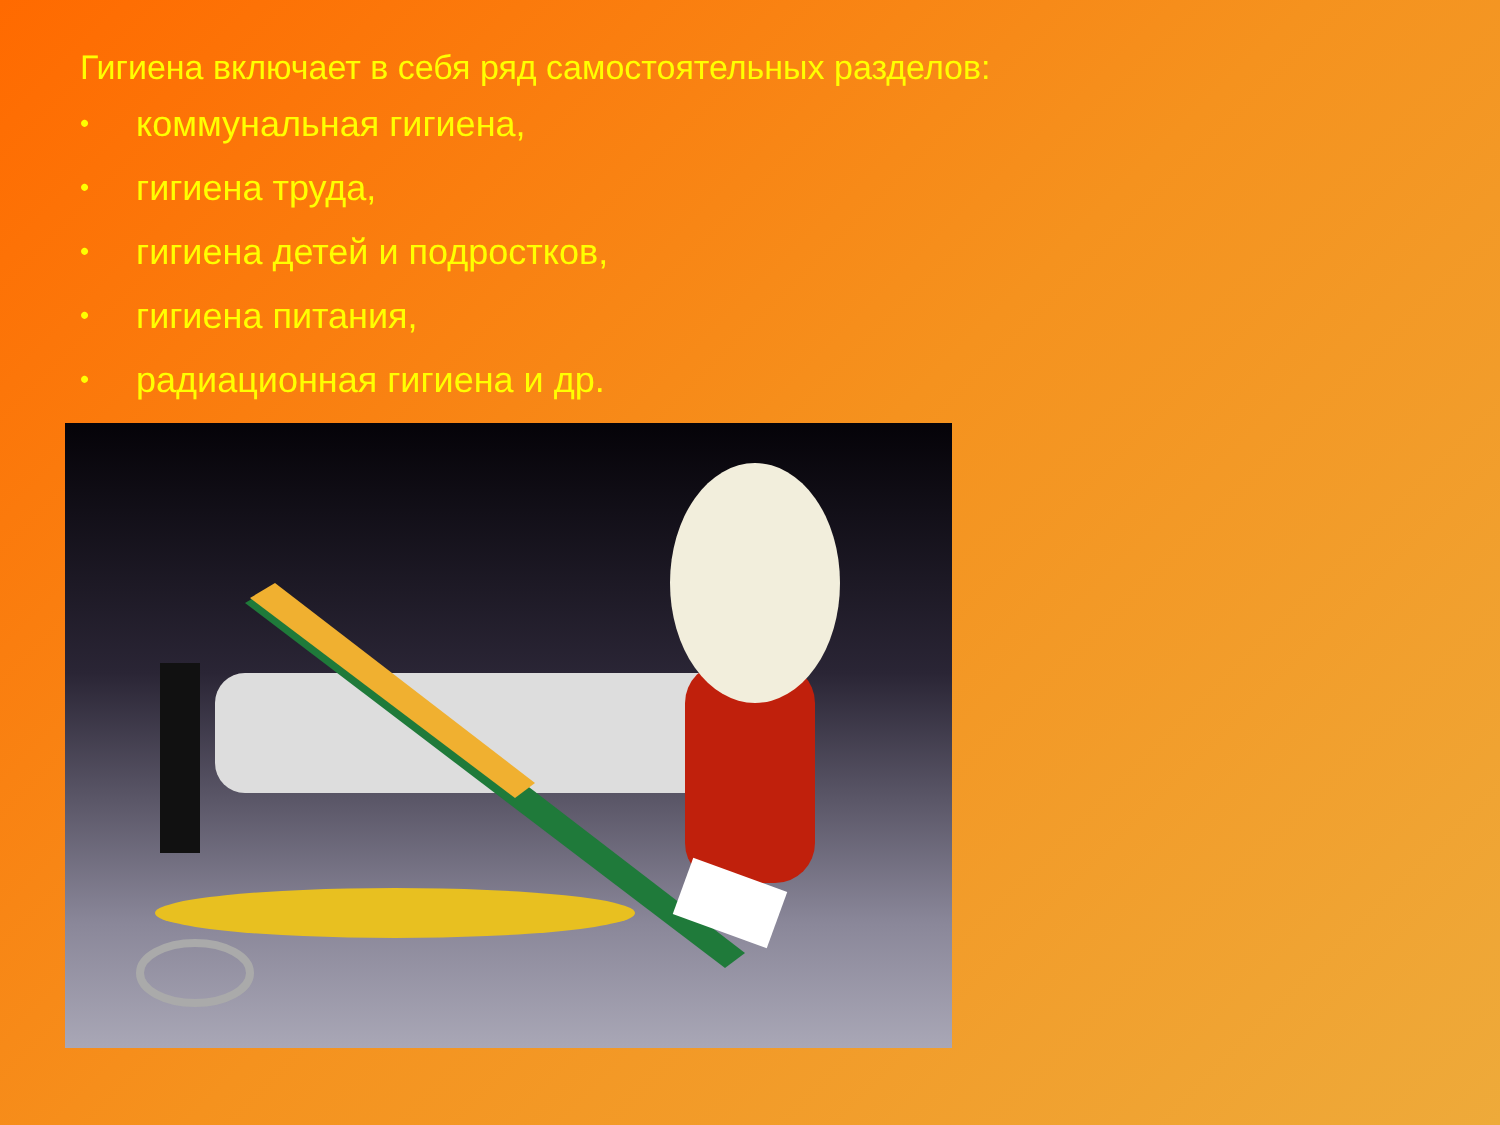Гигиена включает в себя ряд самостоятельных разделов:
• коммунальная гигиена,
• гигиена труда,
• гигиена детей и подростков,
• гигиена питания,
• радиационная гигиена и др.